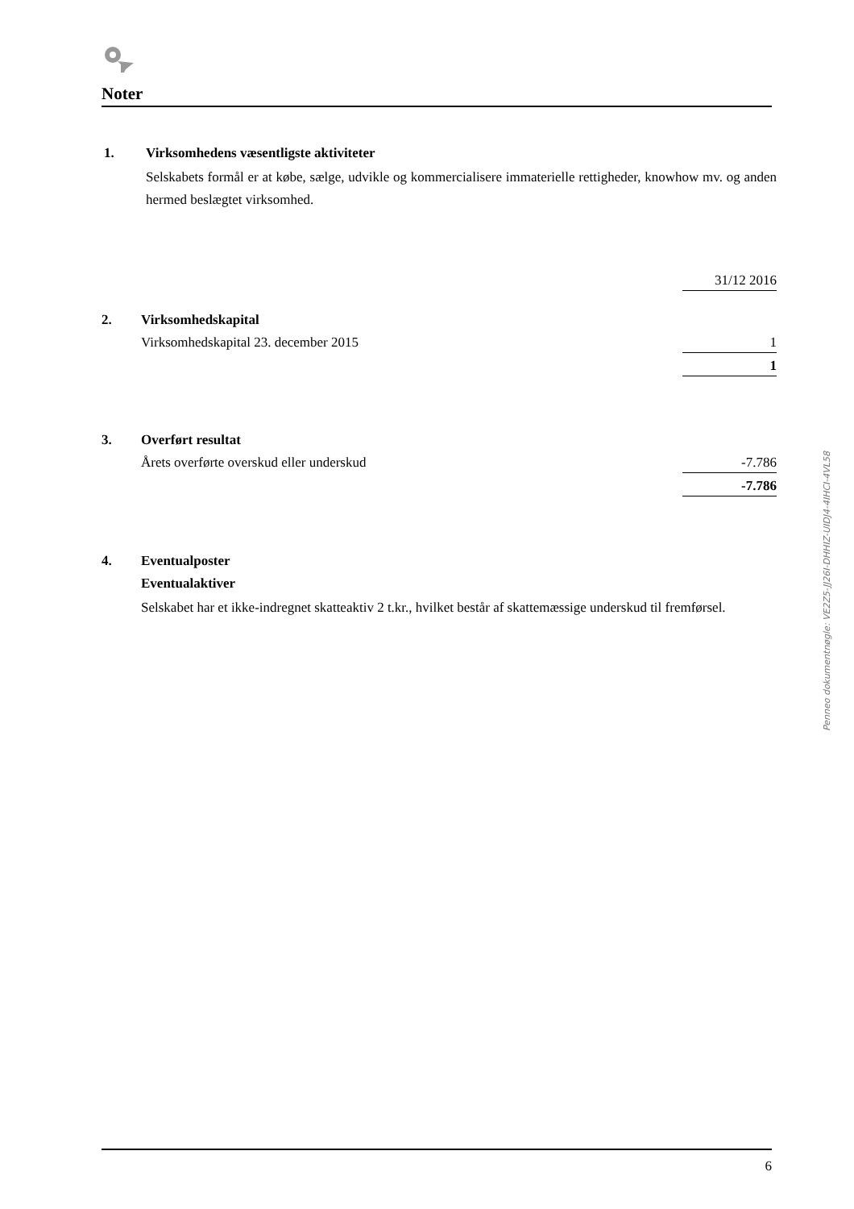Noter
1. Virksomhedens væsentligste aktiviteter
Selskabets formål er at købe, sælge, udvikle og kommercialisere immaterielle rettigheder, knowhow mv. og anden hermed beslægtet virksomhed.
| | | 31/12 2016 |
| 2. | Virksomhedskapital | |
| | Virksomhedskapital 23. december 2015 | 1 |
| | | 1 |
| 3. | Overført resultat | |
| | Årets overførte overskud eller underskud | -7.786 |
| | | -7.786 |
4. Eventualposter
Eventualaktiver
Selskabet har et ikke-indregnet skatteaktiv 2 t.kr., hvilket består af skattemæssige underskud til fremførsel.
Penneo dokumentnøgle: VE2Z5-JJ26I-DHHIZ-UIDJ4-4IHCI-4VL58
6